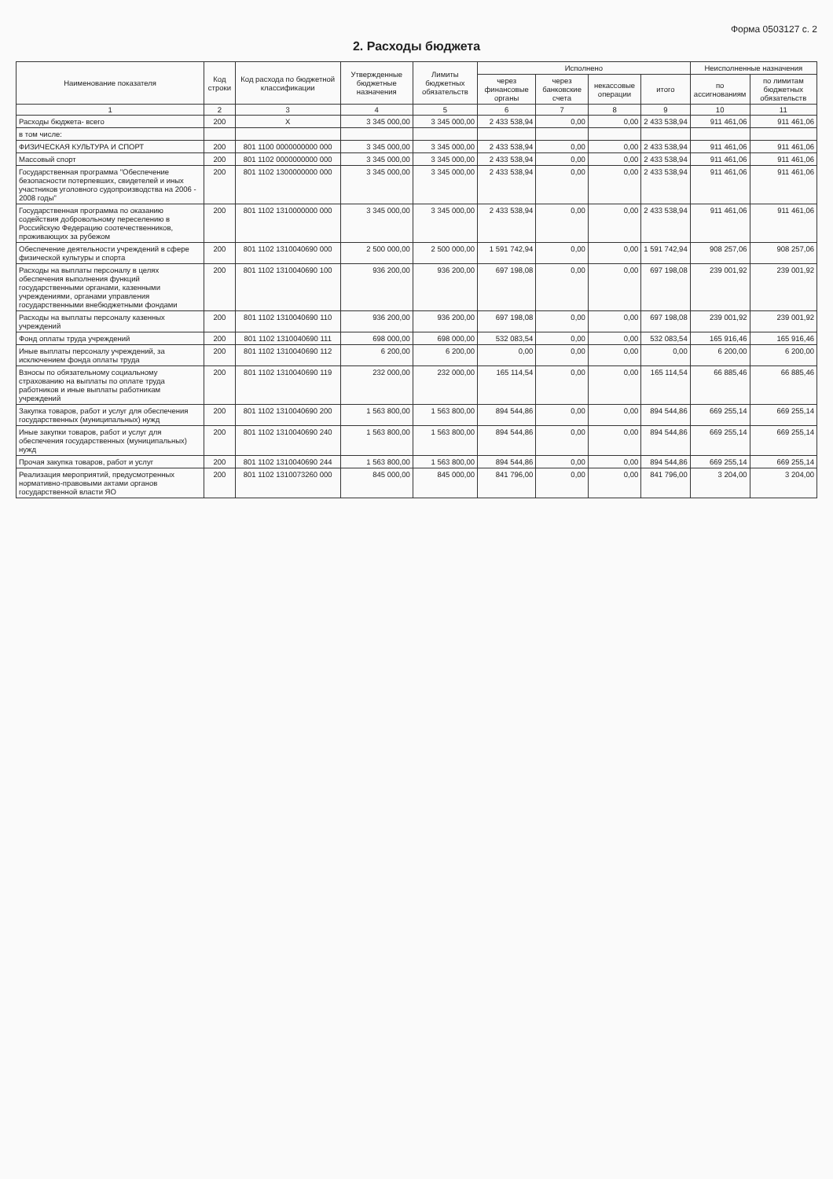Форма 0503127 с. 2
2. Расходы бюджета
| Наименование показателя | Код строки | Код расхода по бюджетной классификации | Утвержденные бюджетные назначения | Лимиты бюджетных обязательств | Исполнено | | | | Неисполненные назначения | |
| --- | --- | --- | --- | --- | --- | --- | --- | --- | --- | --- |
| | | | | | через финансовые органы | через банковские счета | некассовые операции | итого | по ассигнованиям | по лимитам бюджетных обязательств |
| 1 | 2 | 3 | 4 | 5 | 6 | 7 | 8 | 9 | 10 | 11 |
| Расходы бюджета- всего | 200 | X | 3 345 000,00 | 3 345 000,00 | 2 433 538,94 | 0,00 | 0,00 | 2 433 538,94 | 911 461,06 | 911 461,06 |
| в том числе: | | | | | | | | | | |
| ФИЗИЧЕСКАЯ КУЛЬТУРА И СПОРТ | 200 | 801 1100 0000000000 000 | 3 345 000,00 | 3 345 000,00 | 2 433 538,94 | 0,00 | 0,00 | 2 433 538,94 | 911 461,06 | 911 461,06 |
| Массовый спорт | 200 | 801 1102 0000000000 000 | 3 345 000,00 | 3 345 000,00 | 2 433 538,94 | 0,00 | 0,00 | 2 433 538,94 | 911 461,06 | 911 461,06 |
| Государственная программа "Обеспечение безопасности потерпевших, свидетелей и иных участников уголовного судопроизводства на 2006 - 2008 годы" | 200 | 801 1102 1300000000 000 | 3 345 000,00 | 3 345 000,00 | 2 433 538,94 | 0,00 | 0,00 | 2 433 538,94 | 911 461,06 | 911 461,06 |
| Государственная программа по оказанию содействия добровольному переселению в Российскую Федерацию соотечественников, проживающих за рубежом | 200 | 801 1102 1310000000 000 | 3 345 000,00 | 3 345 000,00 | 2 433 538,94 | 0,00 | 0,00 | 2 433 538,94 | 911 461,06 | 911 461,06 |
| Обеспечение деятельности учреждений в сфере физической культуры и спорта | 200 | 801 1102 1310040690 000 | 2 500 000,00 | 2 500 000,00 | 1 591 742,94 | 0,00 | 0,00 | 1 591 742,94 | 908 257,06 | 908 257,06 |
| Расходы на выплаты персоналу в целях обеспечения выполнения функций государственными органами, казенными учреждениями, органами управления государственными внебюджетными фондами | 200 | 801 1102 1310040690 100 | 936 200,00 | 936 200,00 | 697 198,08 | 0,00 | 0,00 | 697 198,08 | 239 001,92 | 239 001,92 |
| Расходы на выплаты персоналу казенных учреждений | 200 | 801 1102 1310040690 110 | 936 200,00 | 936 200,00 | 697 198,08 | 0,00 | 0,00 | 697 198,08 | 239 001,92 | 239 001,92 |
| Фонд оплаты труда учреждений | 200 | 801 1102 1310040690 111 | 698 000,00 | 698 000,00 | 532 083,54 | 0,00 | 0,00 | 532 083,54 | 165 916,46 | 165 916,46 |
| Иные выплаты персоналу учреждений, за исключением фонда оплаты труда | 200 | 801 1102 1310040690 112 | 6 200,00 | 6 200,00 | 0,00 | 0,00 | 0,00 | 0,00 | 6 200,00 | 6 200,00 |
| Взносы по обязательному социальному страхованию на выплаты по оплате труда работников и иные выплаты работникам учреждений | 200 | 801 1102 1310040690 119 | 232 000,00 | 232 000,00 | 165 114,54 | 0,00 | 0,00 | 165 114,54 | 66 885,46 | 66 885,46 |
| Закупка товаров, работ и услуг для обеспечения государственных (муниципальных) нужд | 200 | 801 1102 1310040690 200 | 1 563 800,00 | 1 563 800,00 | 894 544,86 | 0,00 | 0,00 | 894 544,86 | 669 255,14 | 669 255,14 |
| Иные закупки товаров, работ и услуг для обеспечения государственных (муниципальных) нужд | 200 | 801 1102 1310040690 240 | 1 563 800,00 | 1 563 800,00 | 894 544,86 | 0,00 | 0,00 | 894 544,86 | 669 255,14 | 669 255,14 |
| Прочая закупка товаров, работ и услуг | 200 | 801 1102 1310040690 244 | 1 563 800,00 | 1 563 800,00 | 894 544,86 | 0,00 | 0,00 | 894 544,86 | 669 255,14 | 669 255,14 |
| Реализация мероприятий, предусмотренных нормативно-правовыми актами органов государственной власти ЯО | 200 | 801 1102 1310073260 000 | 845 000,00 | 845 000,00 | 841 796,00 | 0,00 | 0,00 | 841 796,00 | 3 204,00 | 3 204,00 |